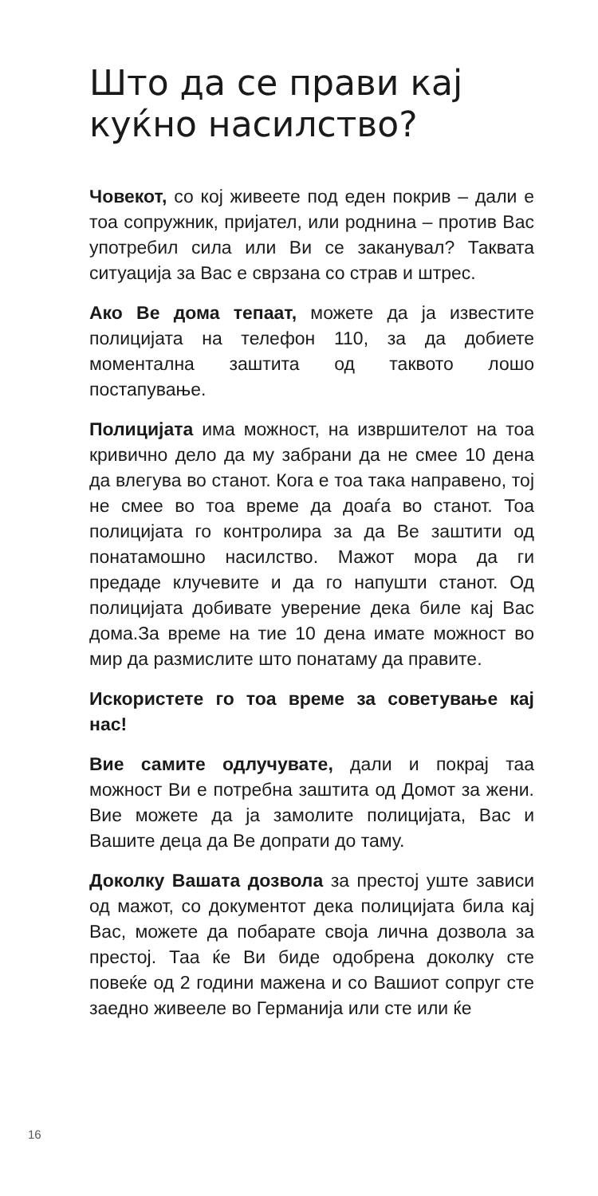Што да се прави кај куќно насилство?
Човекот, со кој живеете под еден покрив – дали е тоа сопружник, пријател, или роднина – против Вас употребил сила или Ви се заканувал? Таквата ситуација за Вас е сврзана со страв и штрес.
Ако Ве дома тепаат, можете да ја известите полицијата на телефон 110, за да добиете моментална заштита од таквото лошо постапување.
Полицијата има можност, на извршителот на тоа кривично дело да му забрани да не смее 10 дена да влегува во станот. Кога е тоа така направено, тој не смее во тоа време да доаѓа во станот. Тоа полицијата го контролира за да Ве заштити од понатамошно насилство. Мажот мора да ги предаде клучевите и да го напушти станот. Од полицијата добивате уверение дека биле кај Вас дома.За време на тие 10 дена имате можност во мир да размислите што понатаму да правите.
Искористете го тоа време за советување кај нас!
Вие самите одлучувате, дали и покрај таа можност Ви е потребна заштита од Домот за жени. Вие можете да ја замолите полицијата, Вас и Вашите деца да Ве допрати до таму.
Доколку Вашата дозвола за престој уште зависи од мажот, со документот дека полицијата била кај Вас, можете да побарате своја лична дозвола за престој. Таа ќе Ви биде одобрена доколку сте повеќе од 2 години мажена и со Вашиот сопруг сте заедно живееле во Германија или сте или ќе
16